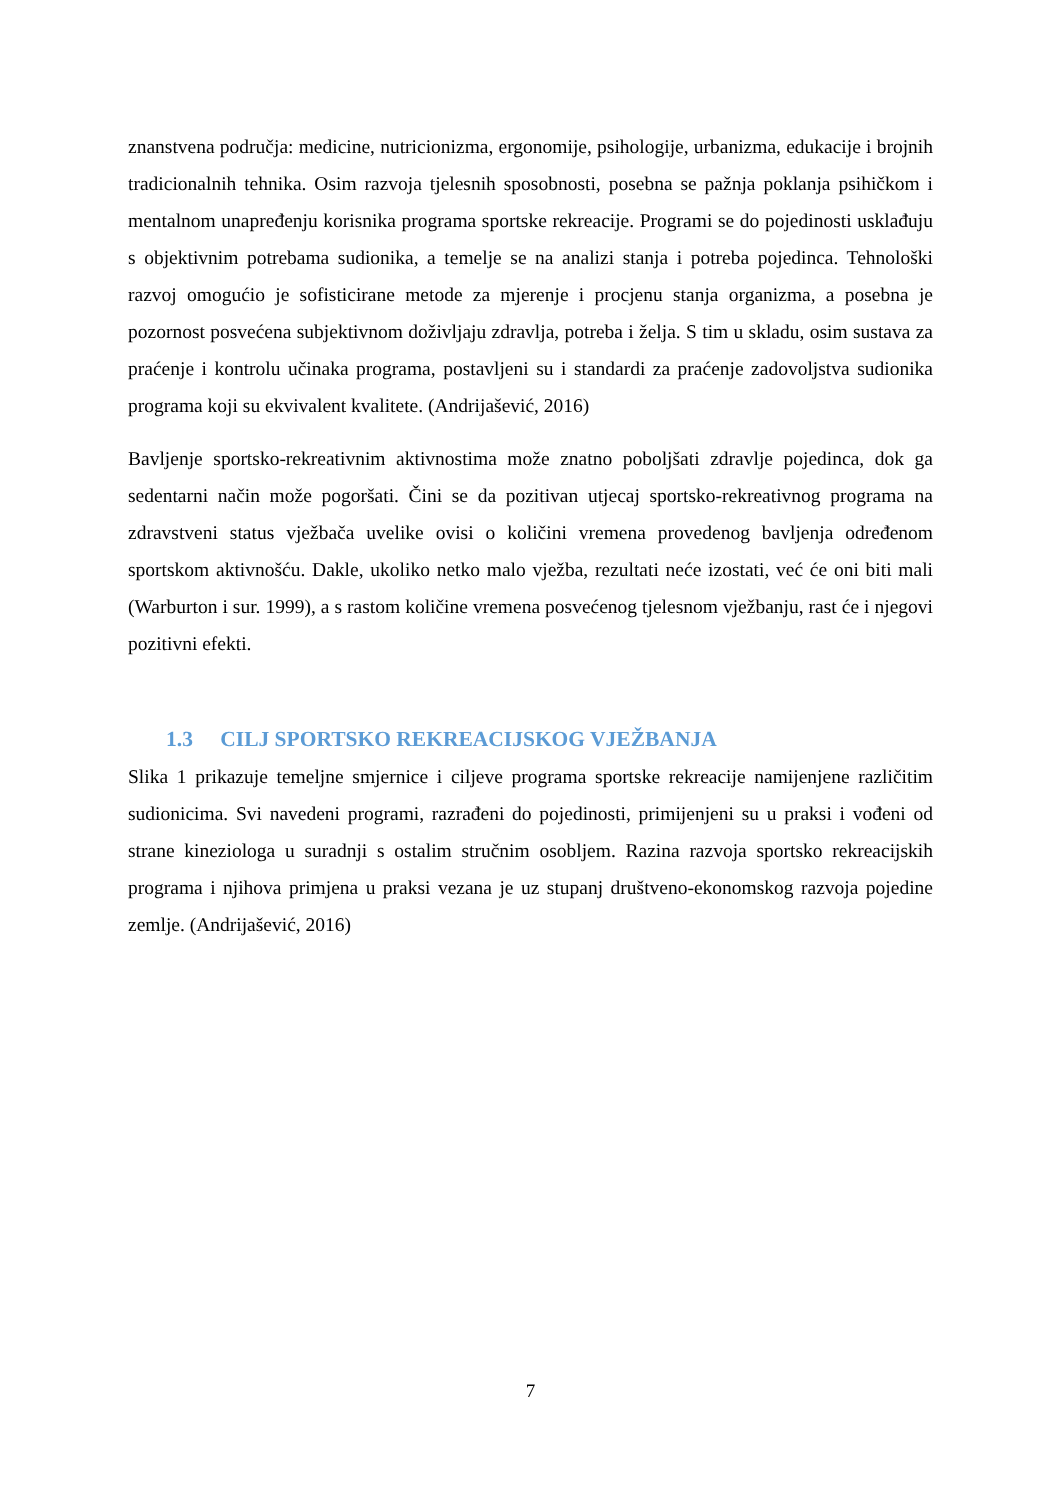znanstvena područja: medicine, nutricionizma, ergonomije, psihologije, urbanizma, edukacije i brojnih tradicionalnih tehnika. Osim razvoja tjelesnih sposobnosti, posebna se pažnja poklanja psihičkom i mentalnom unapređenju korisnika programa sportske rekreacije. Programi se do pojedinosti usklađuju s objektivnim potrebama sudionika, a temelje se na analizi stanja i potreba pojedinca. Tehnološki razvoj omogućio je sofisticirane metode za mjerenje i procjenu stanja organizma, a posebna je pozornost posvećena subjektivnom doživljaju zdravlja, potreba i želja. S tim u skladu, osim sustava za praćenje i kontrolu učinaka programa, postavljeni su i standardi za praćenje zadovoljstva sudionika programa koji su ekvivalent kvalitete. (Andrijašević, 2016)
Bavljenje sportsko-rekreativnim aktivnostima može znatno poboljšati zdravlje pojedinca, dok ga sedentarni način može pogoršati. Čini se da pozitivan utjecaj sportsko-rekreativnog programa na zdravstveni status vježbača uvelike ovisi o količini vremena provedenog bavljenja određenom sportskom aktivnošću. Dakle, ukoliko netko malo vježba, rezultati neće izostati, već će oni biti mali (Warburton i sur. 1999), a s rastom količine vremena posvećenog tjelesnom vježbanju, rast će i njegovi pozitivni efekti.
1.3 CILJ SPORTSKO REKREACIJSKOG VJEŽBANJA
Slika 1 prikazuje temeljne smjernice i ciljeve programa sportske rekreacije namijenjene različitim sudionicima. Svi navedeni programi, razrađeni do pojedinosti, primijenjeni su u praksi i vođeni od strane kineziologa u suradnji s ostalim stručnim osobljem. Razina razvoja sportsko rekreacijskih programa i njihova primjena u praksi vezana je uz stupanj društveno-ekonomskog razvoja pojedine zemlje. (Andrijašević, 2016)
7